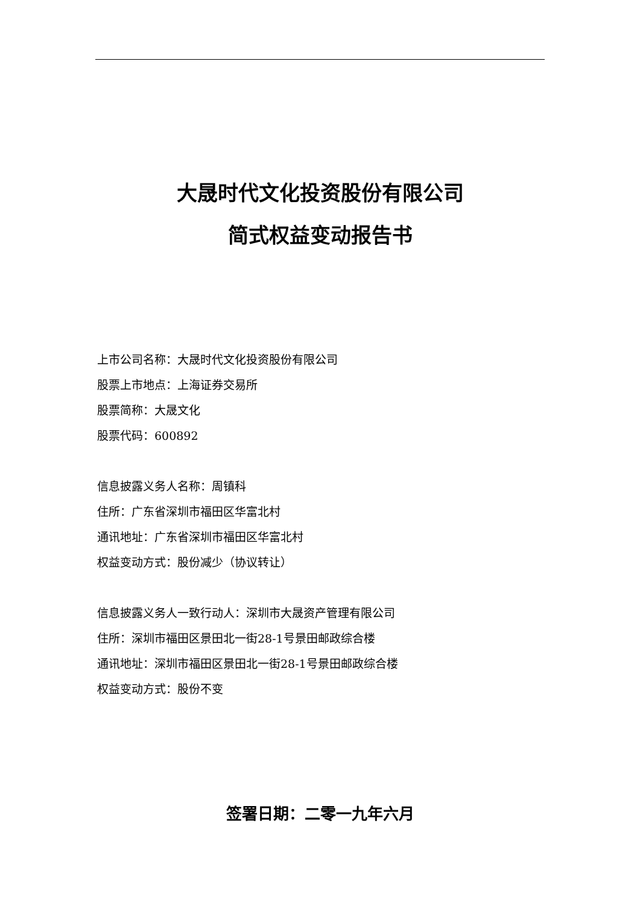大晟时代文化投资股份有限公司
简式权益变动报告书
上市公司名称：大晟时代文化投资股份有限公司
股票上市地点：上海证券交易所
股票简称：大晟文化
股票代码：600892
信息披露义务人名称：周镇科
住所：广东省深圳市福田区华富北村
通讯地址：广东省深圳市福田区华富北村
权益变动方式：股份减少（协议转让）
信息披露义务人一致行动人：深圳市大晟资产管理有限公司
住所：深圳市福田区景田北一街28-1号景田邮政综合楼
通讯地址：深圳市福田区景田北一街28-1号景田邮政综合楼
权益变动方式：股份不变
签署日期：二零一九年六月